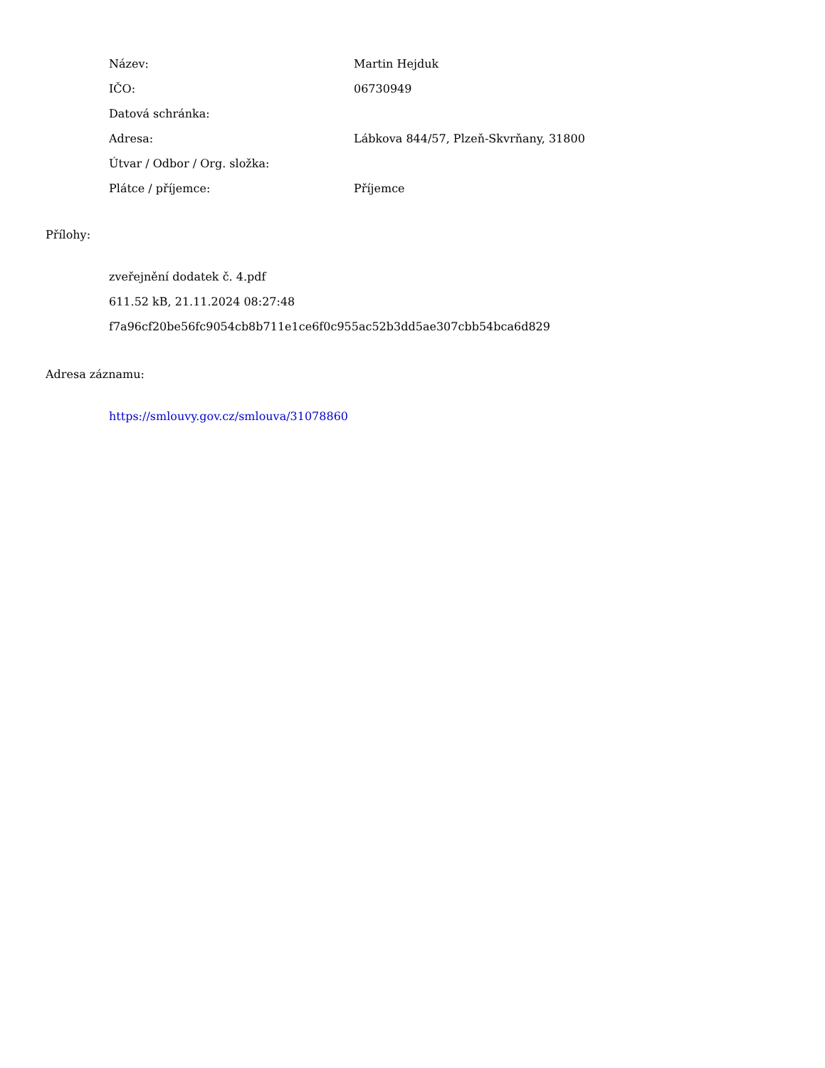| Název: | Martin Hejduk |
| IČO: | 06730949 |
| Datová schránka: | |
| Adresa: | Lábkova 844/57, Plzeň-Skvrňany, 31800 |
| Útvar / Odbor / Org. složka: | |
| Plátce / příjemce: | Příjemce |
Přílohy:
zveřejnění dodatek č. 4.pdf
611.52 kB, 21.11.2024 08:27:48
f7a96cf20be56fc9054cb8b711e1ce6f0c955ac52b3dd5ae307cbb54bca6d829
Adresa záznamu:
https://smlouvy.gov.cz/smlouva/31078860